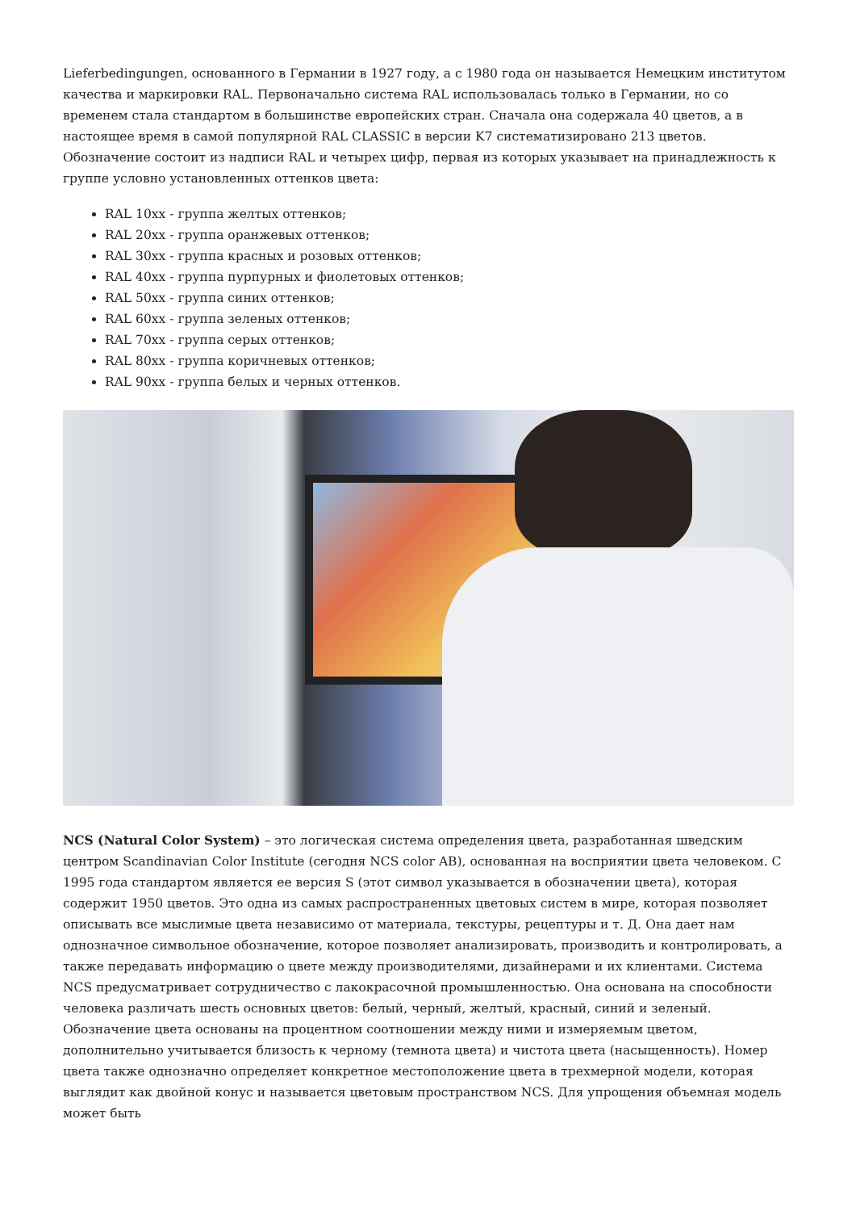Lieferbedingungen, основанного в Германии в 1927 году, а с 1980 года он называется Немецким институтом качества и маркировки RAL. Первоначально система RAL использовалась только в Германии, но со временем стала стандартом в большинстве европейских стран. Сначала она содержала 40 цветов, а в настоящее время в самой популярной RAL CLASSIC в версии K7 систематизировано 213 цветов. Обозначение состоит из надписи RAL и четырех цифр, первая из которых указывает на принадлежность к группе условно установленных оттенков цвета:
RAL 10xx - группа желтых оттенков;
RAL 20xx - группа оранжевых оттенков;
RAL 30xx - группа красных и розовых оттенков;
RAL 40xx - группа пурпурных и фиолетовых оттенков;
RAL 50xx - группа синих оттенков;
RAL 60xx - группа зеленых оттенков;
RAL 70xx - группа серых оттенков;
RAL 80xx - группа коричневых оттенков;
RAL 90xx - группа белых и черных оттенков.
NCS (Natural Color System) – это логическая система определения цвета, разработанная шведским центром Scandinavian Color Institute (сегодня NCS color AB), основанная на восприятии цвета человеком. С 1995 года стандартом является ее версия S (этот символ указывается в обозначении цвета), которая содержит 1950 цветов. Это одна из самых распространенных цветовых систем в мире, которая позволяет описывать все мыслимые цвета независимо от материала, текстуры, рецептуры и т. Д. Она дает нам однозначное символьное обозначение, которое позволяет анализировать, производить и контролировать, а также передавать информацию о цвете между производителями, дизайнерами и их клиентами. Система NCS предусматривает сотрудничество с лакокрасочной промышленностью. Она основана на способности человека различать шесть основных цветов: белый, черный, желтый, красный, синий и зеленый. Обозначение цвета основаны на процентном соотношении между ними и измеряемым цветом, дополнительно учитывается близость к черному (темнота цвета) и чистота цвета (насыщенность). Номер цвета также однозначно определяет конкретное местоположение цвета в трехмерной модели, которая выглядит как двойной конус и называется цветовым пространством NCS. Для упрощения объемная модель может быть